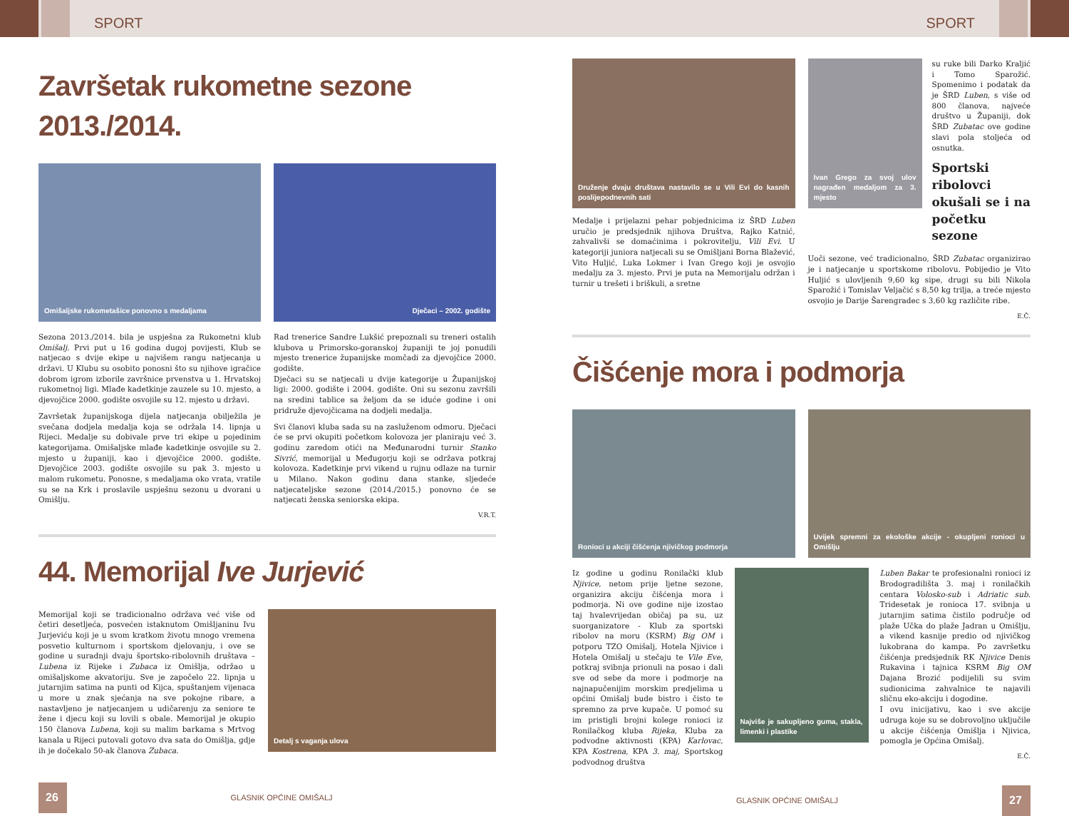SPORT SPORT
Završetak rukometne sezone 2013./2014.
Omišaljske rukometašice ponovno s medaljama
Dječaci – 2002. godište
Sezona 2013./2014. bila je uspješna za Rukometni klub Omišalj. Prvi put u 16 godina dugoj povijesti, Klub se natjecao s dvije ekipe u najvišem rangu natjecanja u državi. U Klubu su osobito ponosni što su njihove igračice dobrom igrom izborile završnice prvenstva u 1. Hrvatskoj rukometnoj ligi. Mlađe kadetkinje zauzele su 10. mjesto, a djevojčice 2000. godište osvojile su 12. mjesto u državi.
Završetak županijskoga dijela natjecanja obilježila je svečana dodjela medalja koja se održala 14. lipnja u Rijeci. Medalje su dobivale prve tri ekipe u pojedinim kategorijama. Omišaljske mlađe kadetkinje osvojile su 2. mjesto u županiji, kao i djevojčice 2000. godište. Djevojčice 2003. godište osvojile su pak 3. mjesto u malom rukometu. Ponosne, s medaljama oko vrata, vratile su se na Krk i proslavile uspješnu sezonu u dvorani u Omišlju.
Rad trenerice Sandre Lukšić prepoznali su treneri ostalih klubova u Primorsko-goranskoj županiji te joj ponudili mjesto trenerice županijske momčadi za djevojčice 2000. godište.
Dječaci su se natjecali u dvije kategorije u Županijskoj ligi: 2000. godište i 2004. godište. Oni su sezonu završili na sredini tablice sa željom da se iduće godine i oni pridruže djevojčicama na dodjeli medalja.
Svi članovi kluba sada su na zasluženom odmoru. Dječaci će se prvi okupiti početkom kolovoza jer planiraju već 3. godinu zaredom otići na Međunarodni turnir Stanko Sivrić, memorijal u Međugorju koji se održava potkraj kolovoza. Kadetkinje prvi vikend u rujnu odlaze na turnir u Milano. Nakon godinu dana stanke, sljedeće natjecateljske sezone (2014./2015.) ponovno će se natjecati ženska seniorska ekipa.
V.R.T.
44. Memorijal Ive Jurjević
Memorijal koji se tradicionalno održava već više od četiri desetljeća, posvećen istaknutom Omišljaninu Ivu Jurjeviću koji je u svom kratkom životu mnogo vremena posvetio kulturnom i sportskom djelovanju, i ove se godine u suradnji dvaju športsko-ribolovnih društava – Lubena iz Rijeke i Zubaca iz Omišlja, održao u omišaljskome akvatoriju. Sve je započelo 22. lipnja u jutarnjim satima na punti od Kijca, spuštanjem vijenaca u more u znak sjećanja na sve pokojne ribare, a nastavljeno je natjecanjem u udičarenju za seniore te žene i djecu koji su lovili s obale. Memorijal je okupio 150 članova Lubena, koji su malim barkama s Mrtvog kanala u Rijeci putovali gotovo dva sata do Omišlja, gdje ih je dočekalo 50-ak članova Zubaca.
Detalj s vaganja ulova
26 GLASNIK OPĆINE OMIŠALJ
Druženje dvaju društava nastavilo se u Vili Evi do kasnih poslijepodnevnih sati
Medalje i prijelazni pehar pobjednicima iz ŠRD Luben uručio je predsjednik njihova Društva, Rajko Katnić, zahvalivši se domaćinima i pokrovitelju, Vili Evi. U kategoriji juniora natjecali su se Omišljani Borna Blažević, Vito Huljić, Luka Lokmer i Ivan Grego koji je osvojio medalju za 3. mjesto. Prvi je puta na Memorijalu održan i turnir u trešeti i briškuli, a sretne
Ivan Grego za svoj ulov nagrađen medaljom za 3. mjesto
su ruke bili Darko Kraljić i Tomo Sparožić. Spomenimo i podatak da je ŠRD Luben, s više od 800 članova, najveće društvo u Županiji, dok ŠRD Zubatac ove godine slavi pola stoljeća od osnutka.
Sportski ribolovci okušali se i na početku sezone
Uoči sezone, već tradicionalno, ŠRD Zubatac organizirao je i natjecanje u sportskome ribolovu. Pobijedio je Vito Huljić s ulovljenih 9,60 kg sipe, drugi su bili Nikola Sparožić i Tomislav Veljačić s 8,50 kg trilja, a treće mjesto osvojio je Darije Šarengradec s 3,60 kg različite ribe.
E.Č.
Čišćenje mora i podmorja
Ronioci u akciji čišćenja njivičkog podmorja
Uvijek spremni za ekološke akcije - okupljeni ronioci u Omišlju
Iz godine u godinu Ronilački klub Njivice, netom prije ljetne sezone, organizira akciju čišćenja mora i podmorja. Ni ove godine nije izostao taj hvalevrijedan običaj pa su, uz suorganizatore - Klub za sportski ribolov na moru (KSRM) Big OM i potporu TZO Omišalj, Hotela Njivice i Hotela Omišalj u stečaju te Vile Eve, potkraj svibnja prionuli na posao i dali sve od sebe da more i podmorje na najnapučenijim morskim predjelima u općini Omišalj bude bistro i čisto te spremno za prve kupače. U pomoć su im pristigli brojni kolege ronioci iz Ronilačkog kluba Rijeka, Kluba za podvodne aktivnosti (KPA) Karlovac, KPA Kostrena, KPA 3. maj, Sportskog podvodnog društva
Najviše je sakupljeno guma, stakla, limenki i plastike
Luben Bakar te profesionalni ronioci iz Brodogradilišta 3. maj i ronilačkih centara Volosko-sub i Adriatic sub. Tridesetak je ronioca 17. svibnja u jutarnjim satima čistilo područje od plaže Učka do plaže Jadran u Omišlju, a vikend kasnije predio od njivičkog lukobrana do kampa. Po završetku čišćenja predsjednik RK Njivice Denis Rukavina i tajnica KSRM Big OM Dajana Brozić podijelili su svim sudionicima zahvalnice te najavili sličnu eko-akciju i dogodine.
I ovu inicijativu, kao i sve akcije udruga koje su se dobrovoljno uključile u akcije čišćenja Omišlja i Njivica, pomogla je Općina Omišalj.
E.Č.
GLASNIK OPĆINE OMIŠALJ 27